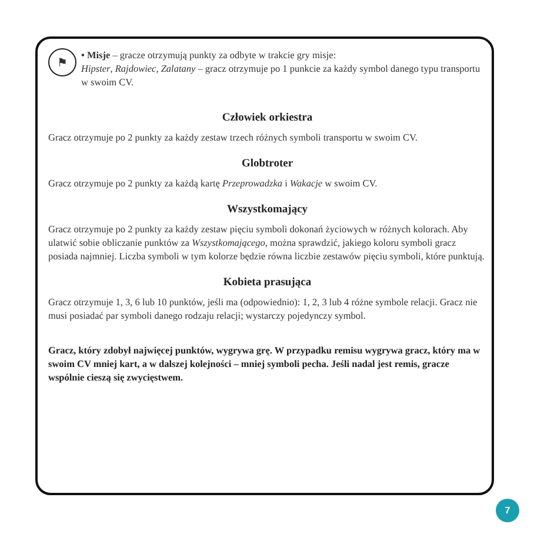⚑
• Misje – gracze otrzymują punkty za odbyte w trakcie gry misje:
Hipster, Rajdowiec, Zalatany – gracz otrzymuje po 1 punkcie za każdy symbol danego typu transportu w swoim CV.
Człowiek orkiestra
Gracz otrzymuje po 2 punkty za każdy zestaw trzech różnych symboli transportu w swoim CV.
Globtroter
Gracz otrzymuje po 2 punkty za każdą kartę Przeprowadzka i Wakacje w swoim CV.
Wszystkomający
Gracz otrzymuje po 2 punkty za każdy zestaw pięciu symboli dokonań życiowych w różnych kolorach. Aby ulatwić sobie obliczanie punktów za Wszystkomającego, można sprawdzić, jakiego koloru symboli gracz posiada najmniej. Liczba symboli w tym kolorze będzie równa liczbie zestawów pięciu symboli, które punktują.
Kobieta prasująca
Gracz otrzymuje 1, 3, 6 lub 10 punktów, jeśli ma (odpowiednio): 1, 2, 3 lub 4 różne symbole relacji. Gracz nie musi posiadać par symboli danego rodzaju relacji; wystarczy pojedynczy symbol.
Gracz, który zdobył najwięcej punktów, wygrywa grę. W przypadku remisu wygrywa gracz, który ma w swoim CV mniej kart, a w dalszej kolejności – mniej symboli pecha. Jeśli nadal jest remis, gracze wspólnie cieszą się zwycięstwem.
7